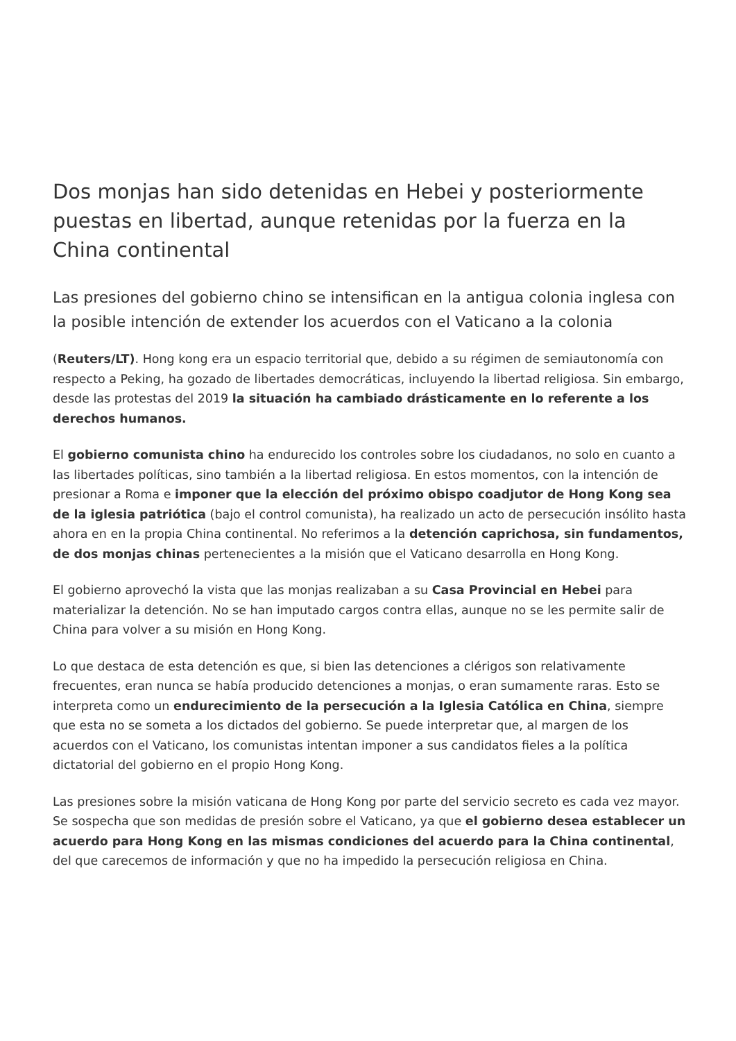Dos monjas han sido detenidas en Hebei y posteriormente puestas en libertad, aunque retenidas por la fuerza en la China continental
Las presiones del gobierno chino se intensifican en la antigua colonia inglesa con la posible intención de extender los acuerdos con el Vaticano a la colonia
(Reuters/LT). Hong kong era un espacio territorial que, debido a su régimen de semiautonomía con respecto a Peking, ha gozado de libertades democráticas, incluyendo la libertad religiosa. Sin embargo, desde las protestas del 2019 la situación ha cambiado drásticamente en lo referente a los derechos humanos.
El gobierno comunista chino ha endurecido los controles sobre los ciudadanos, no solo en cuanto a las libertades políticas, sino también a la libertad religiosa. En estos momentos, con la intención de presionar a Roma e imponer que la elección del próximo obispo coadjutor de Hong Kong sea de la iglesia patriótica (bajo el control comunista), ha realizado un acto de persecución insólito hasta ahora en en la propia China continental. No referimos a la detención caprichosa, sin fundamentos, de dos monjas chinas pertenecientes a la misión que el Vaticano desarrolla en Hong Kong.
El gobierno aprovechó la vista que las monjas realizaban a su Casa Provincial en Hebei para materializar la detención. No se han imputado cargos contra ellas, aunque no se les permite salir de China para volver a su misión en Hong Kong.
Lo que destaca de esta detención es que, si bien las detenciones a clérigos son relativamente frecuentes, eran nunca se había producido detenciones a monjas, o eran sumamente raras. Esto se interpreta como un endurecimiento de la persecución a la Iglesia Católica en China, siempre que esta no se someta a los dictados del gobierno. Se puede interpretar que, al margen de los acuerdos con el Vaticano, los comunistas intentan imponer a sus candidatos fieles a la política dictatorial del gobierno en el propio Hong Kong.
Las presiones sobre la misión vaticana de Hong Kong por parte del servicio secreto es cada vez mayor. Se sospecha que son medidas de presión sobre el Vaticano, ya que el gobierno desea establecer un acuerdo para Hong Kong en las mismas condiciones del acuerdo para la China continental, del que carecemos de información y que no ha impedido la persecución religiosa en China.